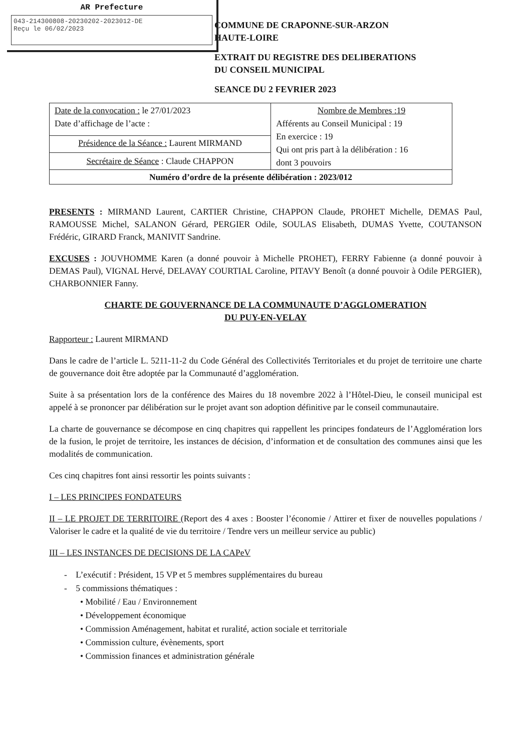AR Prefecture
043-214300808-20230202-2023012-DE
Reçu le 06/02/2023
COMMUNE DE CRAPONNE-SUR-ARZON
HAUTE-LOIRE
EXTRAIT DU REGISTRE DES DELIBERATIONS
DU CONSEIL MUNICIPAL
SEANCE DU 2 FEVRIER 2023
| Date de la convocation : le 27/01/2023 Date d’affichage de l’acte : | Nombre de Membres :19 Afférents au Conseil Municipal : 19 En exercice : 19 Qui ont pris part à la délibération : 16 dont 3 pouvoirs |
| Présidence de la Séance : Laurent MIRMAND | |
| Secrétaire de Séance : Claude CHAPPON | |
| Numéro d’ordre de la présente délibération : 2023/012 | |
PRESENTS : MIRMAND Laurent, CARTIER Christine, CHAPPON Claude, PROHET Michelle, DEMAS Paul, RAMOUSSE Michel, SALANON Gérard, PERGIER Odile, SOULAS Elisabeth, DUMAS Yvette, COUTANSON Frédéric, GIRARD Franck, MANIVIT Sandrine.
EXCUSES : JOUVHOMME Karen (a donné pouvoir à Michelle PROHET), FERRY Fabienne (a donné pouvoir à DEMAS Paul), VIGNAL Hervé, DELAVAY COURTIAL Caroline, PITAVY Benoît (a donné pouvoir à Odile PERGIER), CHARBONNIER Fanny.
CHARTE DE GOUVERNANCE DE LA COMMUNAUTE D’AGGLOMERATION
DU PUY-EN-VELAY
Rapporteur : Laurent MIRMAND
Dans le cadre de l’article L. 5211-11-2 du Code Général des Collectivités Territoriales et du projet de territoire une charte de gouvernance doit être adoptée par la Communauté d’agglomération.
Suite à sa présentation lors de la conférence des Maires du 18 novembre 2022 à l’Hôtel-Dieu, le conseil municipal est appelé à se prononcer par délibération sur le projet avant son adoption définitive par le conseil communautaire.
La charte de gouvernance se décompose en cinq chapitres qui rappellent les principes fondateurs de l’Agglomération lors de la fusion, le projet de territoire, les instances de décision, d’information et de consultation des communes ainsi que les modalités de communication.
Ces cinq chapitres font ainsi ressortir les points suivants :
I – LES PRINCIPES FONDATEURS
II – LE PROJET DE TERRITOIRE (Report des 4 axes : Booster l’économie / Attirer et fixer de nouvelles populations / Valoriser le cadre et la qualité de vie du territoire / Tendre vers un meilleur service au public)
III – LES INSTANCES DE DECISIONS DE LA CAPeV
- L’exécutif : Président, 15 VP et 5 membres supplémentaires du bureau
- 5 commissions thématiques :
• Mobilité / Eau / Environnement
• Développement économique
• Commission Aménagement, habitat et ruralité, action sociale et territoriale
• Commission culture, évènements, sport
• Commission finances et administration générale